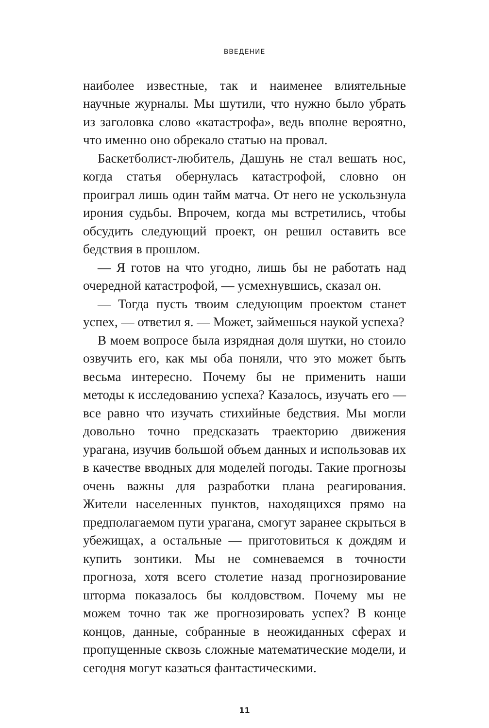ВВЕДЕНИЕ
наиболее известные, так и наименее влиятельные научные журналы. Мы шутили, что нужно было убрать из заголовка слово «катастрофа», ведь вполне вероятно, что именно оно обрекало статью на провал.
Баскетболист-любитель, Дашунь не стал вешать нос, когда статья обернулась катастрофой, словно он проиграл лишь один тайм матча. От него не ускользнула ирония судьбы. Впрочем, когда мы встретились, чтобы обсудить следующий проект, он решил оставить все бедствия в прошлом.
— Я готов на что угодно, лишь бы не работать над очередной катастрофой, — усмехнувшись, сказал он.
— Тогда пусть твоим следующим проектом станет успех, — ответил я. — Может, займешься наукой успеха?
В моем вопросе была изрядная доля шутки, но стоило озвучить его, как мы оба поняли, что это может быть весьма интересно. Почему бы не применить наши методы к исследованию успеха? Казалось, изучать его — все равно что изучать стихийные бедствия. Мы могли довольно точно предсказать траекторию движения урагана, изучив большой объем данных и использовав их в качестве вводных для моделей погоды. Такие прогнозы очень важны для разработки плана реагирования. Жители населенных пунктов, находящихся прямо на предполагаемом пути урагана, смогут заранее скрыться в убежищах, а остальные — приготовиться к дождям и купить зонтики. Мы не сомневаемся в точности прогноза, хотя всего столетие назад прогнозирование шторма показалось бы колдовством. Почему мы не можем точно так же прогнозировать успех? В конце концов, данные, собранные в неожиданных сферах и пропущенные сквозь сложные математические модели, и сегодня могут казаться фантастическими.
11